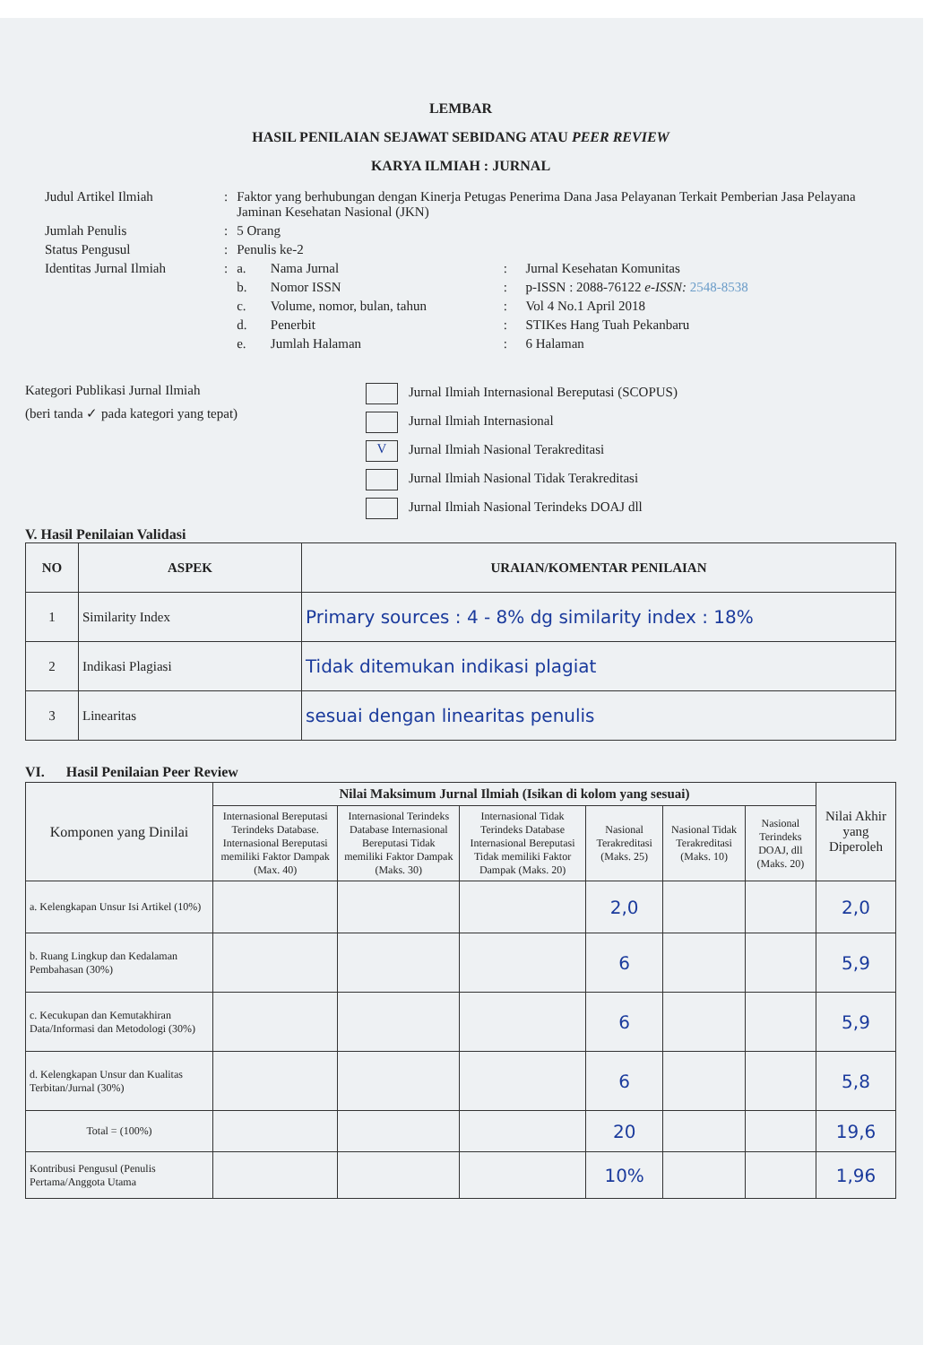LEMBAR
HASIL PENILAIAN SEJAWAT SEBIDANG ATAU PEER REVIEW
KARYA ILMIAH : JURNAL
| Judul Artikel Ilmiah | : | Faktor yang berhubungan dengan Kinerja Petugas Penerima Dana Jasa Pelayanan Terkait Pemberian Jasa Pelayana Jaminan Kesehatan Nasional (JKN) | | | |
| Jumlah Penulis | : | 5 Orang | | | |
| Status Pengusul | : | Penulis ke-2 | | | |
| Identitas Jurnal Ilmiah | : | a. | Nama Jurnal | : | Jurnal Kesehatan Komunitas |
| | | b. | Nomor ISSN | : | p-ISSN : 2088-76122 e-ISSN: 2548-8538 |
| | | c. | Volume, nomor, bulan, tahun | : | Vol 4 No.1 April 2018 |
| | | d. | Penerbit | : | STIKes Hang Tuah Pekanbaru |
| | | e. | Jumlah Halaman | : | 6 Halaman |
Kategori Publikasi Jurnal Ilmiah
(beri tanda ✓ pada kategori yang tepat)
Jurnal Ilmiah Internasional Bereputasi (SCOPUS)
Jurnal Ilmiah Internasional
V Jurnal Ilmiah Nasional Terakreditasi
Jurnal Ilmiah Nasional Tidak Terakreditasi
Jurnal Ilmiah Nasional Terindeks DOAJ dll
V. Hasil Penilaian Validasi
| NO | ASPEK | URAIAN/KOMENTAR PENILAIAN |
| --- | --- | --- |
| 1 | Similarity Index | Primary sources : 4 - 8% dg similarity index : 18% |
| 2 | Indikasi Plagiasi | Tidak ditemukan indikasi plagiat |
| 3 | Linearitas | sesuai dengan linearitas penulis |
VI. Hasil Penilaian Peer Review
| Komponen yang Dinilai | Nilai Maksimum Jurnal Ilmiah (Isikan di kolom yang sesuai) | | | | | | Nilai Akhir yang Diperoleh |
| --- | --- | --- | --- | --- | --- | --- | --- |
| | Internasional Bereputasi Terindeks Database. Internasional Bereputasi memiliki Faktor Dampak (Max. 40) | Internasional Terindeks Database Internasional Bereputasi Tidak memiliki Faktor Dampak (Maks. 30) | Internasional Tidak Terindeks Database Internasional Bereputasi Tidak memiliki Faktor Dampak (Maks. 20) | Nasional Terakreditasi (Maks. 25) | Nasional Tidak Terakreditasi (Maks. 10) | Nasional Terindeks DOAJ, dll (Maks. 20) | |
| a. Kelengkapan Unsur Isi Artikel (10%) | | | | 2,0 | | | 2,0 |
| b. Ruang Lingkup dan Kedalaman Pembahasan (30%) | | | | 6 | | | 5,9 |
| c. Kecukupan dan Kemutakhiran Data/Informasi dan Metodologi (30%) | | | | 6 | | | 5,9 |
| d. Kelengkapan Unsur dan Kualitas Terbitan/Jurnal (30%) | | | | 6 | | | 5,8 |
| Total = (100%) | | | | 20 | | | 19,6 |
| Kontribusi Pengusul (Penulis Pertama/Anggota Utama | | | | 10% | | | 1,96 |